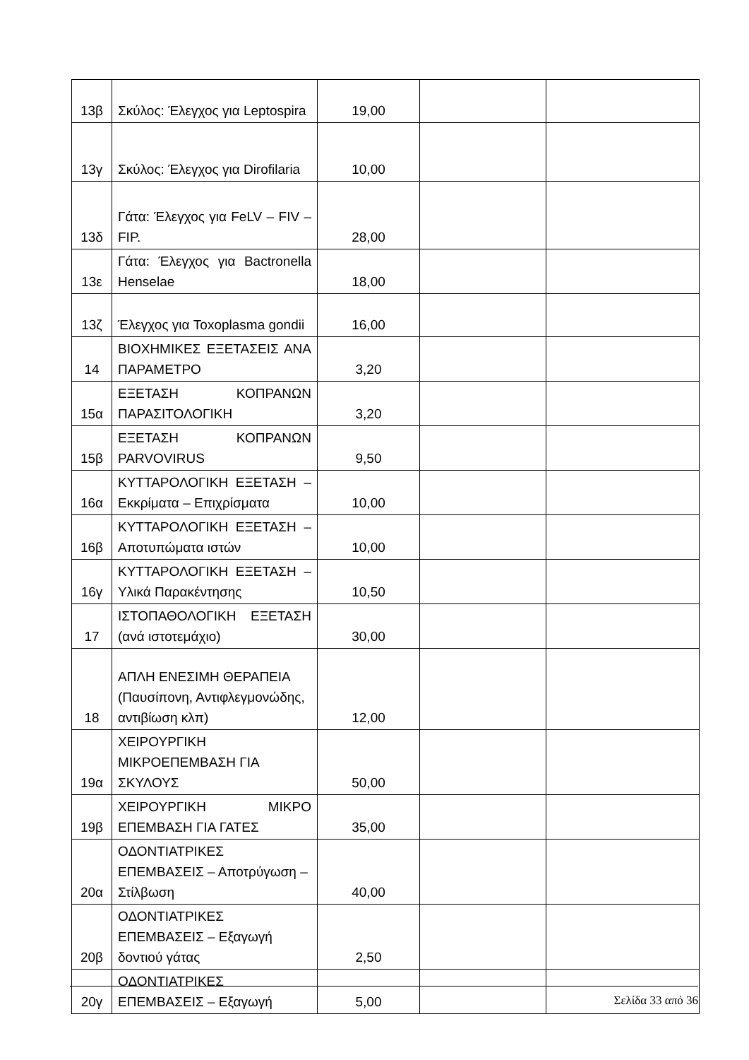| 13β | Σκύλος: Έλεγχος για Leptospira | 19,00 | | |
| 13γ | Σκύλος: Έλεγχος για Dirofilaria | 10,00 | | |
| 13δ | Γάτα: Έλεγχος για FeLV – FIV – FIP. | 28,00 | | |
| 13ε | Γάτα: Έλεγχος για Bactronella Henselae | 18,00 | | |
| 13ζ | Έλεγχος για Toxoplasma gondii | 16,00 | | |
| 14 | ΒΙΟΧΗΜΙΚΕΣ ΕΞΕΤΑΣΕΙΣ ΑΝΑ ΠΑΡΑΜΕΤΡΟ | 3,20 | | |
| 15α | ΕΞΕΤΑΣΗ ΚΟΠΡΑΝΩΝ ΠΑΡΑΣΙΤΟΛΟΓΙΚΗ | 3,20 | | |
| 15β | ΕΞΕΤΑΣΗ ΚΟΠΡΑΝΩΝ PARVOVIRUS | 9,50 | | |
| 16α | ΚΥΤΤΑΡΟΛΟΓΙΚΗ ΕΞΕΤΑΣΗ – Εκκρίματα – Επιχρίσματα | 10,00 | | |
| 16β | ΚΥΤΤΑΡΟΛΟΓΙΚΗ ΕΞΕΤΑΣΗ – Αποτυπώματα ιστών | 10,00 | | |
| 16γ | ΚΥΤΤΑΡΟΛΟΓΙΚΗ ΕΞΕΤΑΣΗ – Υλικά Παρακέντησης | 10,50 | | |
| 17 | ΙΣΤΟΠΑΘΟΛΟΓΙΚΗ ΕΞΕΤΑΣΗ (ανά ιστοτεμάχιο) | 30,00 | | |
| 18 | ΑΠΛΗ ΕΝΕΣΙΜΗ ΘΕΡΑΠΕΙΑ (Παυσίπονη, Αντιφλεγμονώδης, αντιβίωση κλπ) | 12,00 | | |
| 19α | ΧΕΙΡΟΥΡΓΙΚΗ ΜΙΚΡΟΕΠΕΜΒΑΣΗ ΓΙΑ ΣΚΥΛΟΥΣ | 50,00 | | |
| 19β | ΧΕΙΡΟΥΡΓΙΚΗ ΜΙΚΡΟ ΕΠΕΜΒΑΣΗ ΓΙΑ ΓΑΤΕΣ | 35,00 | | |
| 20α | ΟΔΟΝΤΙΑΤΡΙΚΕΣ ΕΠΕΜΒΑΣΕΙΣ – Αποτρύγωση – Στίλβωση | 40,00 | | |
| 20β | ΟΔΟΝΤΙΑΤΡΙΚΕΣ ΕΠΕΜΒΑΣΕΙΣ – Εξαγωγή δοντιού γάτας | 2,50 | | |
| 20γ | ΟΔΟΝΤΙΑΤΡΙΚΕΣ ΕΠΕΜΒΑΣΕΙΣ – Εξαγωγή | 5,00 | | |
Σελίδα 33 από 36